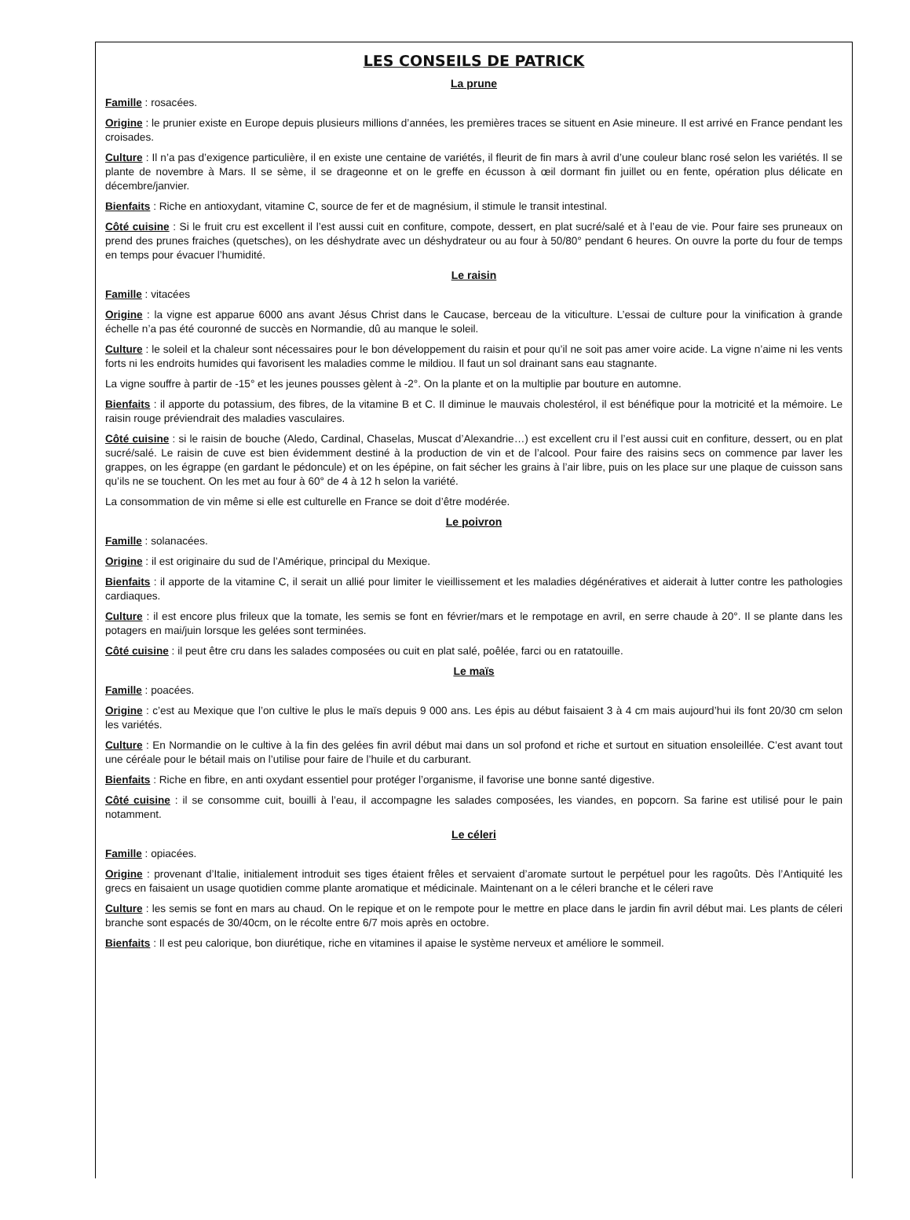LES CONSEILS DE PATRICK
La prune
Famille : rosacées.
Origine : le prunier existe en Europe depuis plusieurs millions d’années, les premières traces se situent en Asie mineure. Il est arrivé en France pendant les croisades.
Culture : Il n’a pas d’exigence particulière, il en existe une centaine de variétés, il fleurit de fin mars à avril d’une couleur blanc rosé selon les variétés. Il se plante de novembre à Mars. Il se sème, il se drageonne et on le greffe en écusson à œil dormant fin juillet ou en fente, opération plus délicate en décembre/janvier.
Bienfaits : Riche en antioxydant, vitamine C, source de fer et de magnésium, il stimule le transit intestinal.
Côté cuisine : Si le fruit cru est excellent il l’est aussi cuit en confiture, compote, dessert, en plat sucré/salé et à l’eau de vie. Pour faire ses pruneaux on prend des prunes fraiches (quetsches), on les déshydrate avec un déshydrateur ou au four à 50/80° pendant 6 heures. On ouvre la porte du four de temps en temps pour évacuer l’humidité.
Le raisin
Famille : vitacées
Origine : la vigne est apparue 6000 ans avant Jésus Christ dans le Caucase, berceau de la viticulture. L’essai de culture pour la vinification à grande échelle n’a pas été couronné de succès en Normandie, dû au manque le soleil.
Culture : le soleil et la chaleur sont nécessaires pour le bon développement du raisin et pour qu’il ne soit pas amer voire acide. La vigne n’aime ni les vents forts ni les endroits humides qui favorisent les maladies comme le mildiou. Il faut un sol drainant sans eau stagnante.
La vigne souffre à partir de -15° et les jeunes pousses gèlent à -2°. On la plante et on la multiplie par bouture en automne.
Bienfaits : il apporte du potassium, des fibres, de la vitamine B et C. Il diminue le mauvais cholestérol, il est bénéfique pour la motricité et la mémoire. Le raisin rouge préviendrait des maladies vasculaires.
Côté cuisine : si le raisin de bouche (Aledo, Cardinal, Chaselas, Muscat d’Alexandrie…) est excellent cru il l’est aussi cuit en confiture, dessert, ou en plat sucré/salé. Le raisin de cuve est bien évidemment destiné à la production de vin et de l’alcool. Pour faire des raisins secs on commence par laver les grappes, on les égrappe (en gardant le pédoncule) et on les épépine, on fait sécher les grains à l’air libre, puis on les place sur une plaque de cuisson sans qu’ils ne se touchent. On les met au four à 60° de 4 à 12 h selon la variété.
La consommation de vin même si elle est culturelle en France se doit d’être modérée.
Le poivron
Famille : solanacées.
Origine : il est originaire du sud de l’Amérique, principal du Mexique.
Bienfaits : il apporte de la vitamine C, il serait un allié pour limiter le vieillissement et les maladies dégénératives et aiderait à lutter contre les pathologies cardiaques.
Culture : il est encore plus frileux que la tomate, les semis se font en février/mars et le rempotage en avril, en serre chaude à 20°. Il se plante dans les potagers en mai/juin lorsque les gelées sont terminées.
Côté cuisine : il peut être cru dans les salades composées ou cuit en plat salé, poêlée, farci ou en ratatouille.
Le maïs
Famille : poacées.
Origine : c’est au Mexique que l’on cultive le plus le maïs depuis 9 000 ans. Les épis au début faisaient 3 à 4 cm mais aujourd’hui ils font 20/30 cm selon les variétés.
Culture : En Normandie on le cultive à la fin des gelées fin avril début mai dans un sol profond et riche et surtout en situation ensoleillée. C’est avant tout une céréale pour le bétail mais on l’utilise pour faire de l’huile et du carburant.
Bienfaits : Riche en fibre, en anti oxydant essentiel pour protéger l’organisme, il favorise une bonne santé digestive.
Côté cuisine : il se consomme cuit, bouilli à l’eau, il accompagne les salades composées, les viandes, en popcorn. Sa farine est utilisé pour le pain notamment.
Le céleri
Famille : opiacées.
Origine : provenant d’Italie, initialement introduit ses tiges étaient frêles et servaient d’aromate surtout le perpétuel pour les ragoûts. Dès l’Antiquité les grecs en faisaient un usage quotidien comme plante aromatique et médicinale. Maintenant on a le céleri branche et le céleri rave
Culture : les semis se font en mars au chaud. On le repique et on le rempote pour le mettre en place dans le jardin fin avril début mai. Les plants de céleri branche sont espacés de 30/40cm, on le récolte entre 6/7 mois après en octobre.
Bienfaits : Il est peu calorique, bon diurétique, riche en vitamines il apaise le système nerveux et améliore le sommeil.